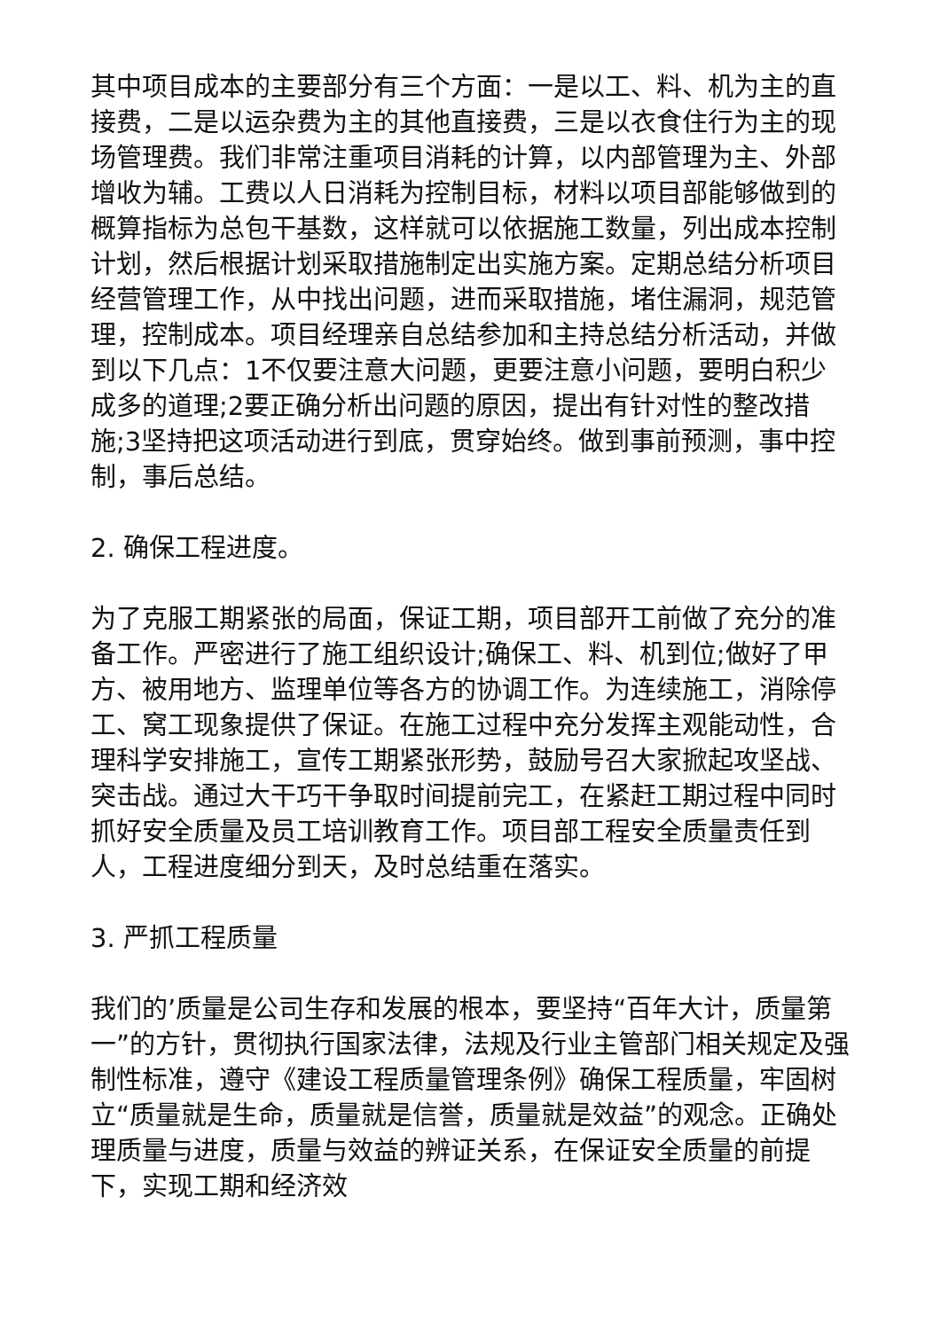其中项目成本的主要部分有三个方面：一是以工、料、机为主的直接费，二是以运杂费为主的其他直接费，三是以衣食住行为主的现场管理费。我们非常注重项目消耗的计算，以内部管理为主、外部增收为辅。工费以人日消耗为控制目标，材料以项目部能够做到的概算指标为总包干基数，这样就可以依据施工数量，列出成本控制计划，然后根据计划采取措施制定出实施方案。定期总结分析项目经营管理工作，从中找出问题，进而采取措施，堵住漏洞，规范管理，控制成本。项目经理亲自总结参加和主持总结分析活动，并做到以下几点：1不仅要注意大问题，更要注意小问题，要明白积少成多的道理;2要正确分析出问题的原因，提出有针对性的整改措施;3坚持把这项活动进行到底，贯穿始终。做到事前预测，事中控制，事后总结。
2. 确保工程进度。
为了克服工期紧张的局面，保证工期，项目部开工前做了充分的准备工作。严密进行了施工组织设计;确保工、料、机到位;做好了甲方、被用地方、监理单位等各方的协调工作。为连续施工，消除停工、窝工现象提供了保证。在施工过程中充分发挥主观能动性，合理科学安排施工，宣传工期紧张形势，鼓励号召大家掀起攻坚战、突击战。通过大干巧干争取时间提前完工，在紧赶工期过程中同时抓好安全质量及员工培训教育工作。项目部工程安全质量责任到人，工程进度细分到天，及时总结重在落实。
3. 严抓工程质量
我们的’质量是公司生存和发展的根本，要坚持“百年大计，质量第一”的方针，贯彻执行国家法律，法规及行业主管部门相关规定及强制性标准，遵守《建设工程质量管理条例》确保工程质量，牢固树立“质量就是生命，质量就是信誉，质量就是效益”的观念。正确处理质量与进度，质量与效益的辨证关系，在保证安全质量的前提下，实现工期和经济效